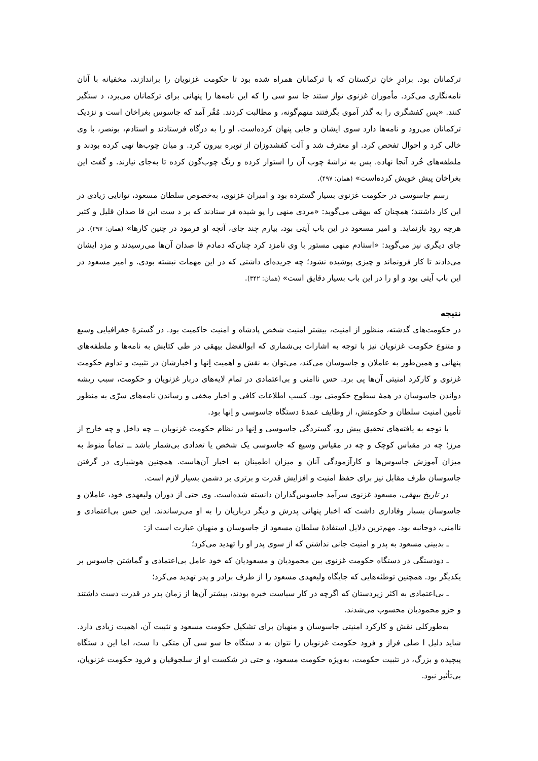ترکمانان بود. برادرِ خانِ ترکستان که با ترکمانان همراه شده بود تا حکومت غزنویان را براندازند، مخفیانه با آنان نامه‌نگاری می‌کرد. مأموران غزنوی تواز ستند جا سو سی را که این نامه‌ها را پنهانی برای ترکمانان می‌برد، د ستگیر کنند. «پس کفشگری را به گذر آموی بگرفتند متهم‌گونه، و مطالبت کردند. مُقُر آمد که جاسوس بغراخان است و نزدیک ترکمانان می‌رود و نامه‌ها دارد سوی ایشان و جایی پنهان کرده‌است. او را به درگاه فرستادند و استادم، بونصر، با وی خالی کرد و احوال تفحص کرد. او معترف شد و آلت کفشدوزان از توبره بیرون کرد. و میان چوب‌ها تهی کرده بودند و ملطفه‌های خُرد آنجا نهاده. پس به تراشهٔ چوب آن را استوار کرده و رنگ چوب‌گون کرده تا به‌جای نیارند. و گفت این بغراخان پیش خویش کرده‌است» (همان: ۴۹۷).
رسم جاسوسی در حکومت غزنوی بسیار گسترده بود و امیران غزنوی، به‌خصوص سلطان مسعود، توانایی زیادی در این کار داشتند؛ همچنان که بیهقی می‌گوید: «مردی منهی را پو شیده فر ستادند که بر د ست این قا صدان قلیل و کثیر هرچه رود بازنماید. و امیر مسعود در این باب آیتی بود، بیارم چند جای، آنچه او فرمود در چنین کارها» (همان: ۲۹۷). در جای دیگری نیز می‌گوید: «استادم منهی مستور با وی نامزد کرد چنان‌که دمادم قا صدان آن‌ها می‌رسیدند و مزد ایشان می‌دادند تا کار فرونماند و چیزی پوشیده نشود؛ چه جریده‌ای داشتی که در این مهمات نبشته بودی. و امیر مسعود در این باب آیتی بود و او را در این باب بسیار دقایق است» (همان: ۳۴۲).
نتیجه
در حکومت‌های گذشته، منظور از امنیت، بیشتر امنیت شخص پادشاه و امنیت حاکمیت بود. در گسترهٔ جغرافیایی وسیع و متنوع حکومت غزنویان نیز با توجه به اشارات بی‌شماری که ابوالفضل بیهقی در طی کتابش به نامه‌ها و ملطفه‌های پنهانی و همین‌طور به عاملان و جاسوسان می‌کند، می‌توان به نقش و اهمیت اِنها و اخبارشان در تثبیت و تداوم حکومت غزنوی و کارکرد امنیتی آن‌ها پی برد. حس ناامنی و بی‌اعتمادی در تمام لایه‌های دربار غزنویان و حکومت، سبب ریشه دواندن جاسوسان در همهٔ سطوح حکومتی بود. کسب اطلاعات کافی و اخبار مخفی و رساندن نامه‌های سرّی به منظور تأمین امنیت سلطان و حکومتش، از وظایف عمدهٔ دستگاه جاسوسی و اِنها بود.
با توجه به یافته‌های تحقیق پیش رو، گستردگی جاسوسی و اِنها در نظام حکومت غزنویان ــ چه داخل و چه خارج از مرز؛ چه در مقیاس کوچک و چه در مقیاس وسیع که جاسوسی یک شخص یا تعدادی بی‌شمار باشد ــ تماماً منوط به میزان آموزش جاسوس‌ها و کارآزمودگی آنان و میزان اطمینان به اخبار آن‌هاست. همچنین هوشیاری در گرفتن جاسوسان طرف مقابل نیز برای حفظ امنیت و افزایش قدرت و برتری بر دشمن بسیار لازم است.
در تاریخ بیهقی، مسعود غزنوی سرآمد جاسوس‌گذاران دانسته شده‌است. وی حتی از دوران ولیعهدی خود، عاملان و جاسوسان بسیار وفاداری داشت که اخبار پنهانی پدرش و دیگر درباریان را به او می‌رساندند. این حس بی‌اعتمادی و ناامنی، دوجانبه بود. مهم‌ترین دلایل استفادهٔ سلطان مسعود از جاسوسان و منهیان عبارت است از:
ـ بدبینی مسعود به پدر و امنیت جانی نداشتن که از سوی پدر او را تهدید می‌کرد؛
ـ دودستگی در دستگاه حکومت غزنوی بین محمودیان و مسعودیان که خود عامل بی‌اعتمادی و گماشتن جاسوس بر یکدیگر بود. همچنین توطئه‌هایی که جایگاه ولیعهدی مسعود را از طرف برادر و پدر تهدید می‌کرد؛
ـ بی‌اعتمادی به اکثر زیردستان که اگرچه در کار سیاست خبره بودند، بیشتر آن‌ها از زمان پدر در قدرت دست داشتند و جزو محمودیان محسوب می‌شدند.
به‌طورکلی نقش و کارکرد امنیتی جاسوسان و منهیان برای تشکیل حکومت مسعود و تثبیت آن، اهمیت زیادی دارد. شاید دلیل ا صلی فراز و فرود حکومت غزنویان را نتوان به د ستگاه جا سو سی آن متکی دا ست، اما این د ستگاه پیچیده و بزرگ، در تثبیت حکومت، به‌ویژه حکومت مسعود، و حتی در شکست او از سلجوقیان و فرود حکومت غزنویان، بی‌تأثیر نبود.